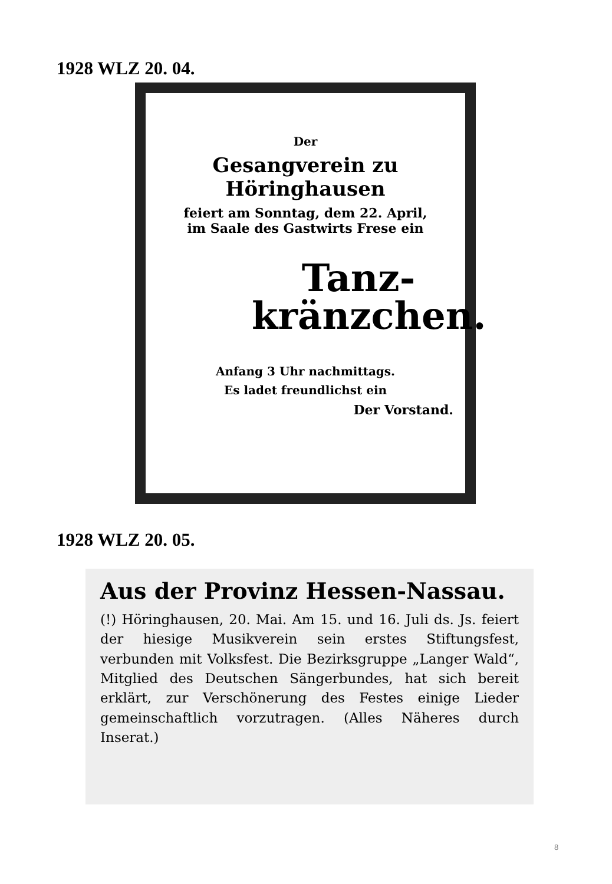1928 WLZ 20. 04.
Der
Gesangverein zu Höringhausen
feiert am Sonntag, dem 22. April,
im Saale des Gastwirts Frese ein
Tanz-
kränzchen.
Anfang 3 Uhr nachmittags.
Es ladet freundlichst ein
Der Vorstand.
1928 WLZ 20. 05.
Aus der Provinz Hessen-Nassau.
(!) Höringhausen, 20. Mai. Am 15. und 16. Juli ds. Js. feiert der hiesige Musikverein sein erstes Stiftungsfest, verbunden mit Volksfest. Die Bezirksgruppe „Langer Wald“, Mitglied des Deutschen Sängerbundes, hat sich bereit erklärt, zur Verschönerung des Festes einige Lieder gemeinschaftlich vorzutragen. (Alles Näheres durch Inserat.)
8